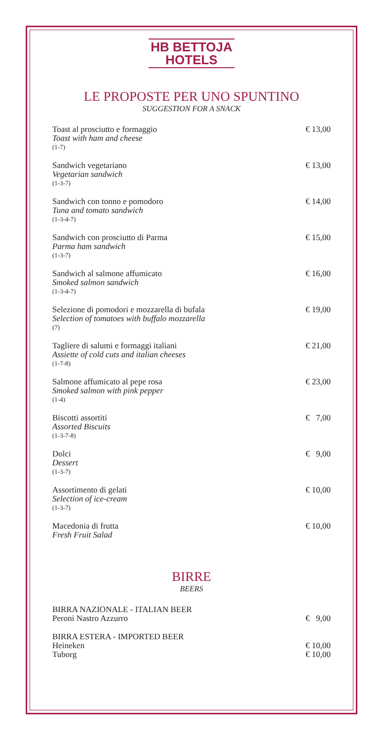HB BETTOJA
HOTELS
LE PROPOSTE PER UNO SPUNTINO
SUGGESTION FOR A SNACK
Toast al prosciutto e formaggio
Toast with ham and cheese
(1-7)
€ 13,00
Sandwich vegetariano
Vegetarian sandwich
(1-3-7)
€ 13,00
Sandwich con tonno e pomodoro
Tuna and tomato sandwich
(1-3-4-7)
€ 14,00
Sandwich con prosciutto di Parma
Parma ham sandwich
(1-3-7)
€ 15,00
Sandwich al salmone affumicato
Smoked salmon sandwich
(1-3-4-7)
€ 16,00
Selezione di pomodori e mozzarella di bufala
Selection of tomatoes with buffalo mozzarella
(7)
€ 19,00
Tagliere di salumi e formaggi italiani
Assiette of cold cuts and italian cheeses
(1-7-8)
€ 21,00
Salmone affumicato al pepe rosa
Smoked salmon with pink pepper
(1-4)
€ 23,00
Biscotti assortiti
Assorted Biscuits
(1-3-7-8)
€ 7,00
Dolci
Dessert
(1-3-7)
€ 9,00
Assortimento di gelati
Selection of ice-cream
(1-3-7)
€ 10,00
Macedonia di frutta
Fresh Fruit Salad
€ 10,00
BIRRE
BEERS
BIRRA NAZIONALE - ITALIAN BEER
Peroni Nastro Azzurro
€ 9,00
BIRRA ESTERA - IMPORTED BEER
Heineken
Tuborg
€ 10,00
€ 10,00